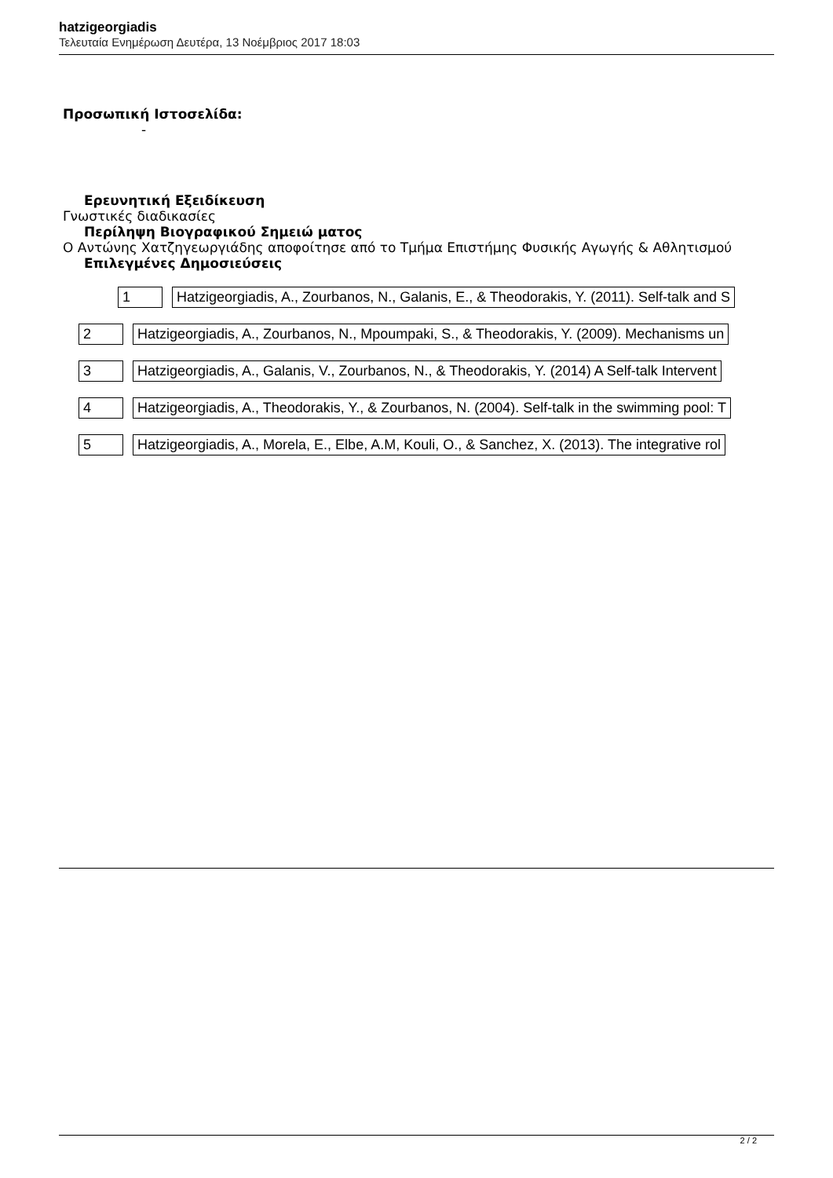hatzigeorgiadis
Τελευταία Ενημέρωση Δευτέρα, 13 Νοέμβριος 2017 18:03
Προσωπική Ιστοσελίδα:
-
Ερευνητική Εξειδίκευση
Γνωστικές διαδικασίες
Περίληψη Βιογραφικού Σημειώ ματος
Ο Αντώνης Χατζηγεωργιάδης αποφοίτησε από το Τμήμα Επιστήμης Φυσικής Αγωγής & Αθλητισμού
Επιλεγμένες Δημοσιεύσεις
| 1 | Hatzigeorgiadis, A., Zourbanos, N., Galanis, E., & Theodorakis, Y. (2011). Self-talk and S |
| 2 | Hatzigeorgiadis, A., Zourbanos, N., Mpoumpaki, S., & Theodorakis, Y. (2009). Mechanisms un |
| 3 | Hatzigeorgiadis, A., Galanis, V., Zourbanos, N., & Theodorakis, Y. (2014) A Self-talk Intervent |
| 4 | Hatzigeorgiadis, A., Theodorakis, Y., & Zourbanos, N. (2004). Self-talk in the swimming pool: T |
| 5 | Hatzigeorgiadis, A., Morela, E., Elbe, A.M, Kouli, O., & Sanchez, X. (2013). The integrative rol |
2 / 2